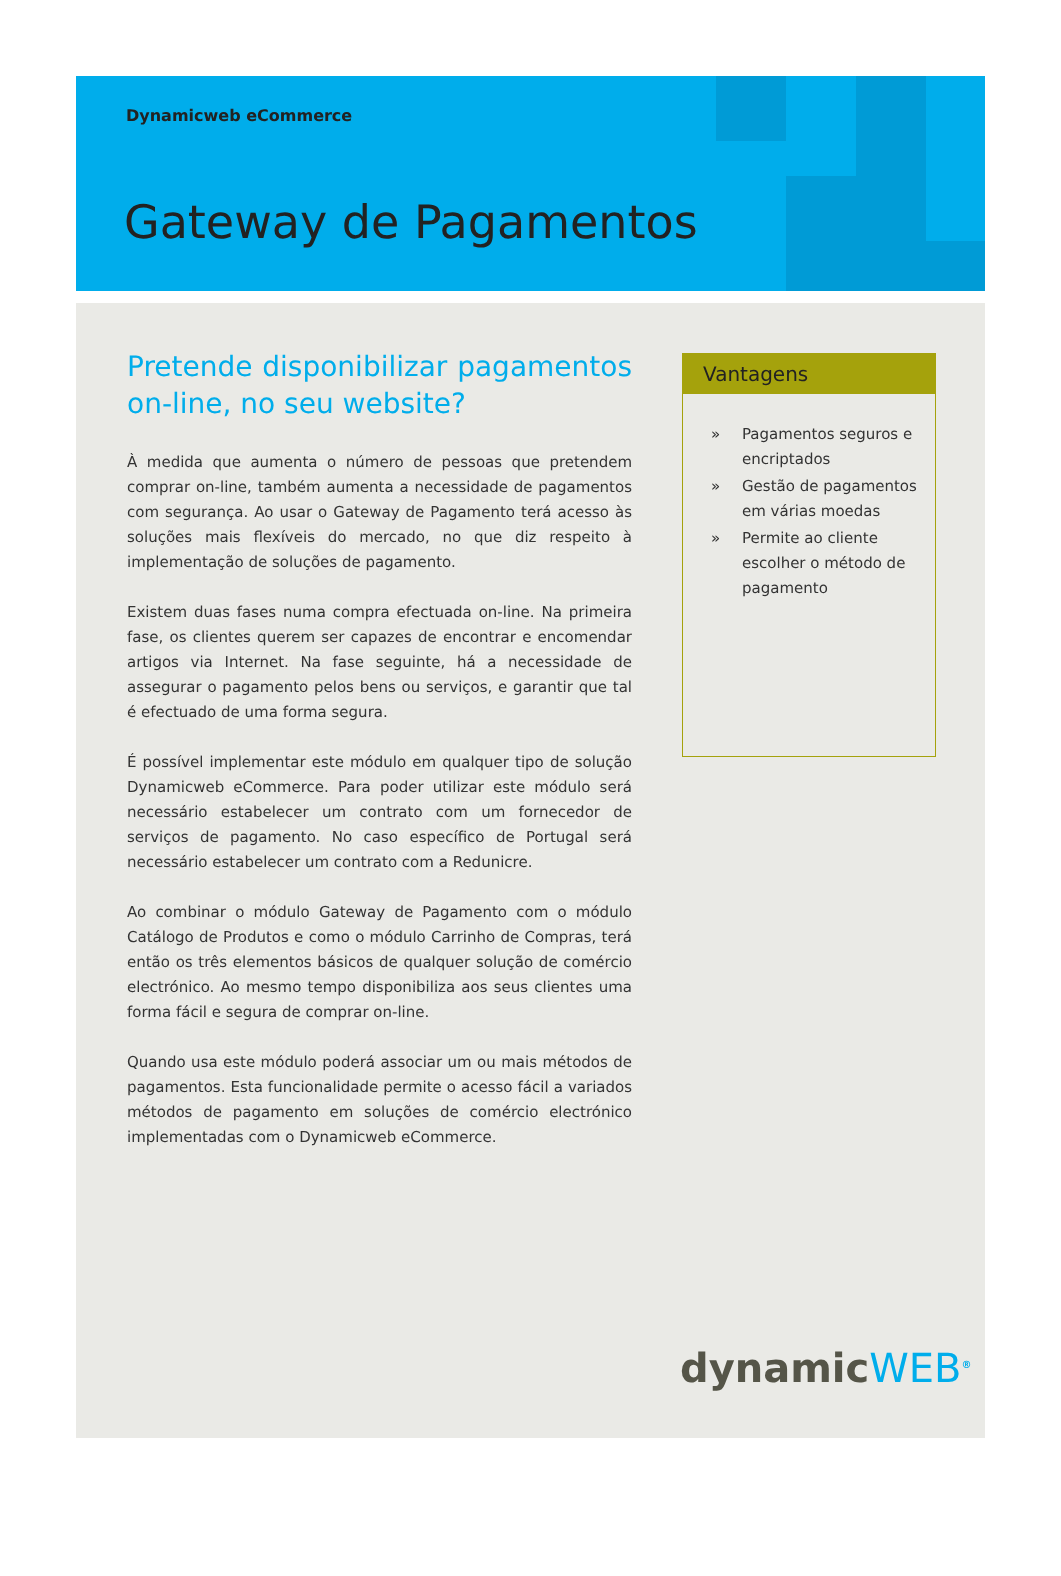Dynamicweb eCommerce
Gateway de Pagamentos
Pretende disponibilizar pagamentos on-line, no seu website?
À medida que aumenta o número de pessoas que pretendem comprar on-line, também aumenta a necessidade de pagamentos com segurança. Ao usar o Gateway de Pagamento terá acesso às soluções mais flexíveis do mercado, no que diz respeito à implementação de soluções de pagamento.
Existem duas fases numa compra efectuada on-line. Na primeira fase, os clientes querem ser capazes de encontrar e encomendar artigos via Internet. Na fase seguinte, há a necessidade de assegurar o pagamento pelos bens ou serviços, e garantir que tal é efectuado de uma forma segura.
É possível implementar este módulo em qualquer tipo de solução Dynamicweb eCommerce. Para poder utilizar este módulo será necessário estabelecer um contrato com um fornecedor de serviços de pagamento. No caso específico de Portugal será necessário estabelecer um contrato com a Redunicre.
Ao combinar o módulo Gateway de Pagamento com o módulo Catálogo de Produtos e como o módulo Carrinho de Compras, terá então os três elementos básicos de qualquer solução de comércio electrónico. Ao mesmo tempo disponibiliza aos seus clientes uma forma fácil e segura de comprar on-line.
Quando usa este módulo poderá associar um ou mais métodos de pagamentos. Esta funcionalidade permite o acesso fácil a variados métodos de pagamento em soluções de comércio electrónico implementadas com o Dynamicweb eCommerce.
Vantagens
» Pagamentos seguros e encriptados
» Gestão de pagamentos em várias moedas
» Permite ao cliente escolher o método de pagamento
dynamicWEB<sup>®</sup>